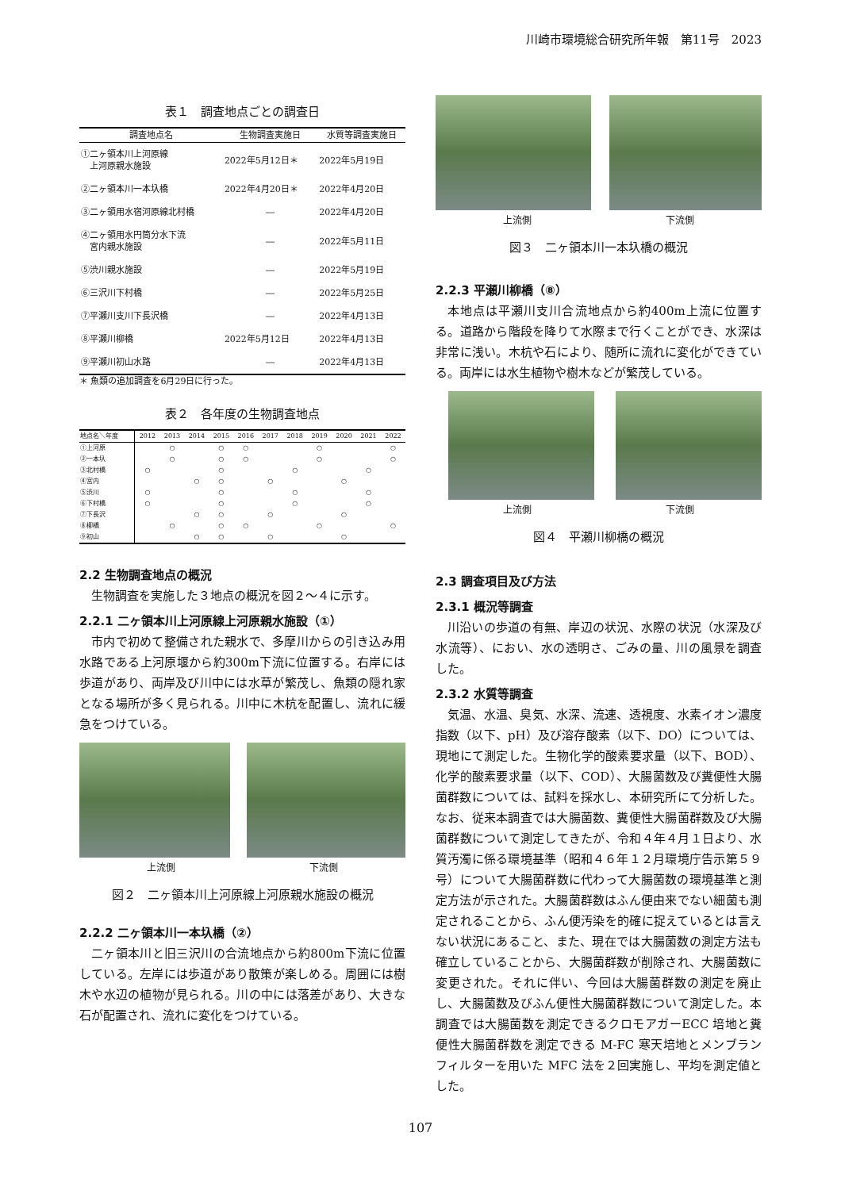川崎市環境総合研究所年報　第11号　2023
表１　調査地点ごとの調査日
| 調査地点名 | 生物調査実施日 | 水質等調査実施日 |
| --- | --- | --- |
| ①二ヶ領本川上河原線 上河原親水施設 | 2022年5月12日＊ | 2022年5月19日 |
| ②二ヶ領本川一本圦橋 | 2022年4月20日＊ | 2022年4月20日 |
| ③二ヶ領用水宿河原線北村橋 | ― | 2022年4月20日 |
| ④二ヶ領用水円筒分水下流 宮内親水施設 | ― | 2022年5月11日 |
| ⑤渋川親水施設 | ― | 2022年5月19日 |
| ⑥三沢川下村橋 | ― | 2022年5月25日 |
| ⑦平瀬川支川下長沢橋 | ― | 2022年4月13日 |
| ⑧平瀬川柳橋 | 2022年5月12日 | 2022年4月13日 |
| ⑨平瀬川初山水路 | ― | 2022年4月13日 |
＊ 魚類の追加調査を6月29日に行った。
表２　各年度の生物調査地点
| 地点名＼年度 | 2012 | 2013 | 2014 | 2015 | 2016 | 2017 | 2018 | 2019 | 2020 | 2021 | 2022 |
| --- | --- | --- | --- | --- | --- | --- | --- | --- | --- | --- | --- |
| ①上河原 | | ○ | | ○ | ○ | | | ○ | | | ○ |
| ②一本圦 | | ○ | | ○ | ○ | | | ○ | | | ○ |
| ③北村橋 | ○ | | | ○ | | | ○ | | | ○ | |
| ④宮内 | | | ○ | ○ | | ○ | | | ○ | | |
| ⑤渋川 | ○ | | | ○ | | | ○ | | | ○ | |
| ⑥下村橋 | ○ | | | ○ | | | ○ | | | ○ | |
| ⑦下長沢 | | | ○ | ○ | | ○ | | | ○ | | |
| ⑧柳橋 | | ○ | | ○ | ○ | | | ○ | | | ○ |
| ⑨初山 | | | ○ | ○ | | ○ | | | ○ | | |
2.2 生物調査地点の概況
生物調査を実施した３地点の概況を図２～４に示す。
2.2.1 二ヶ領本川上河原線上河原親水施設（①）
市内で初めて整備された親水で、多摩川からの引き込み用水路である上河原堰から約300m下流に位置する。右岸には歩道があり、両岸及び川中には水草が繁茂し、魚類の隠れ家となる場所が多く見られる。川中に木杭を配置し、流れに緩急をつけている。
上流側 下流側
図２　二ヶ領本川上河原線上河原親水施設の概況
2.2.2 二ヶ領本川一本圦橋（②）
二ヶ領本川と旧三沢川の合流地点から約800m下流に位置している。左岸には歩道があり散策が楽しめる。周囲には樹木や水辺の植物が見られる。川の中には落差があり、大きな石が配置され、流れに変化をつけている。
上流側 下流側
図３　二ヶ領本川一本圦橋の概況
2.2.3 平瀬川柳橋（⑧）
本地点は平瀬川支川合流地点から約400m上流に位置する。道路から階段を降りて水際まで行くことができ、水深は非常に浅い。木杭や石により、随所に流れに変化ができている。両岸には水生植物や樹木などが繁茂している。
上流側 下流側
図４　平瀬川柳橋の概況
2.3 調査項目及び方法
2.3.1 概況等調査
川沿いの歩道の有無、岸辺の状況、水際の状況（水深及び水流等）、におい、水の透明さ、ごみの量、川の風景を調査した。
2.3.2 水質等調査
気温、水温、臭気、水深、流速、透視度、水素イオン濃度指数（以下、pH）及び溶存酸素（以下、DO）については、現地にて測定した。生物化学的酸素要求量（以下、BOD）、化学的酸素要求量（以下、COD）、大腸菌数及び糞便性大腸菌群数については、試料を採水し、本研究所にて分析した。なお、従来本調査では大腸菌数、糞便性大腸菌群数及び大腸菌群数について測定してきたが、令和４年４月１日より、水質汚濁に係る環境基準（昭和４６年１２月環境庁告示第５９号）について大腸菌群数に代わって大腸菌数の環境基準と測定方法が示された。大腸菌群数はふん便由来でない細菌も測定されることから、ふん便汚染を的確に捉えているとは言えない状況にあること、また、現在では大腸菌数の測定方法も確立していることから、大腸菌群数が削除され、大腸菌数に変更された。それに伴い、今回は大腸菌群数の測定を廃止し、大腸菌数及びふん便性大腸菌群数について測定した。本調査では大腸菌数を測定できるクロモアガーECC 培地と糞便性大腸菌群数を測定できる M-FC 寒天培地とメンブランフィルターを用いた MFC 法を２回実施し、平均を測定値とした。
107